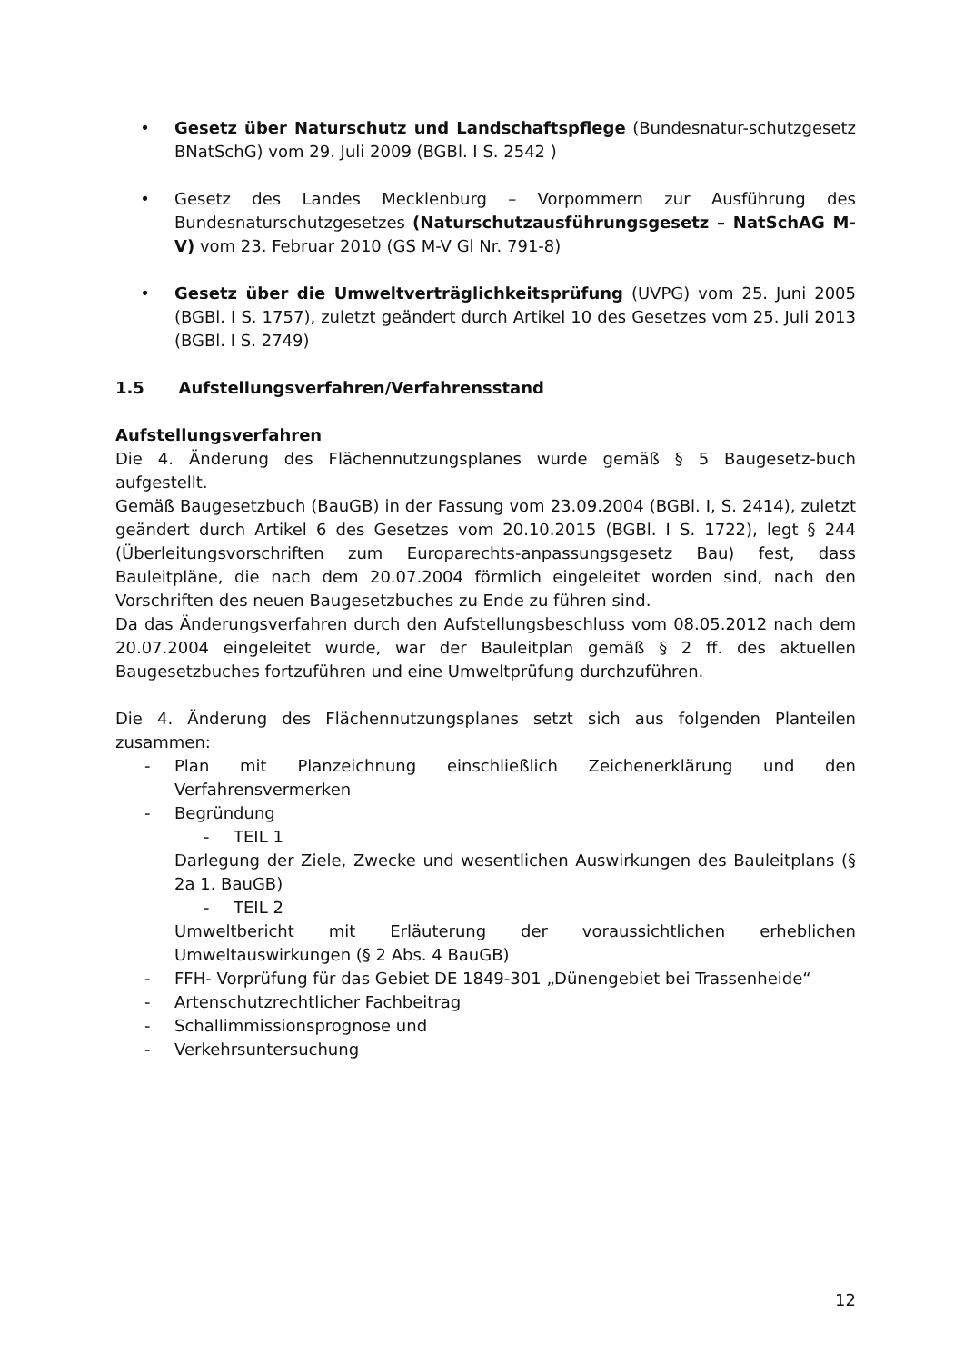• Gesetz über Naturschutz und Landschaftspflege (Bundesnatur-schutzgesetz BNatSchG) vom 29. Juli 2009 (BGBl. I S. 2542 )
• Gesetz des Landes Mecklenburg – Vorpommern zur Ausführung des Bundesnaturschutzgesetzes (Naturschutzausführungsgesetz – NatSchAG M-V) vom 23. Februar 2010 (GS M-V Gl Nr. 791-8)
• Gesetz über die Umweltverträglichkeitsprüfung (UVPG) vom 25. Juni 2005 (BGBl. I S. 1757), zuletzt geändert durch Artikel 10 des Gesetzes vom 25. Juli 2013 (BGBl. I S. 2749)
1.5 Aufstellungsverfahren/Verfahrensstand
Aufstellungsverfahren
Die 4. Änderung des Flächennutzungsplanes wurde gemäß § 5 Baugesetz-buch aufgestellt.
Gemäß Baugesetzbuch (BauGB) in der Fassung vom 23.09.2004 (BGBl. I, S. 2414), zuletzt geändert durch Artikel 6 des Gesetzes vom 20.10.2015 (BGBl. I S. 1722), legt § 244 (Überleitungsvorschriften zum Europarechts-anpassungsgesetz Bau) fest, dass Bauleitpläne, die nach dem 20.07.2004 förmlich eingeleitet worden sind, nach den Vorschriften des neuen Baugesetzbuches zu Ende zu führen sind.
Da das Änderungsverfahren durch den Aufstellungsbeschluss vom 08.05.2012 nach dem 20.07.2004 eingeleitet wurde, war der Bauleitplan gemäß § 2 ff. des aktuellen Baugesetzbuches fortzuführen und eine Umweltprüfung durchzuführen.
Die 4. Änderung des Flächennutzungsplanes setzt sich aus folgenden Planteilen zusammen:
- Plan mit Planzeichnung einschließlich Zeichenerklärung und den Verfahrensvermerken
- Begründung
- TEIL 1
Darlegung der Ziele, Zwecke und wesentlichen Auswirkungen des Bauleitplans (§ 2a 1. BauGB)
- TEIL 2
Umweltbericht mit Erläuterung der voraussichtlichen erheblichen Umweltauswirkungen (§ 2 Abs. 4 BauGB)
- FFH- Vorprüfung für das Gebiet DE 1849-301 „Dünengebiet bei Trassenheide“
- Artenschutzrechtlicher Fachbeitrag
- Schallimmissionsprognose und
- Verkehrsuntersuchung
12